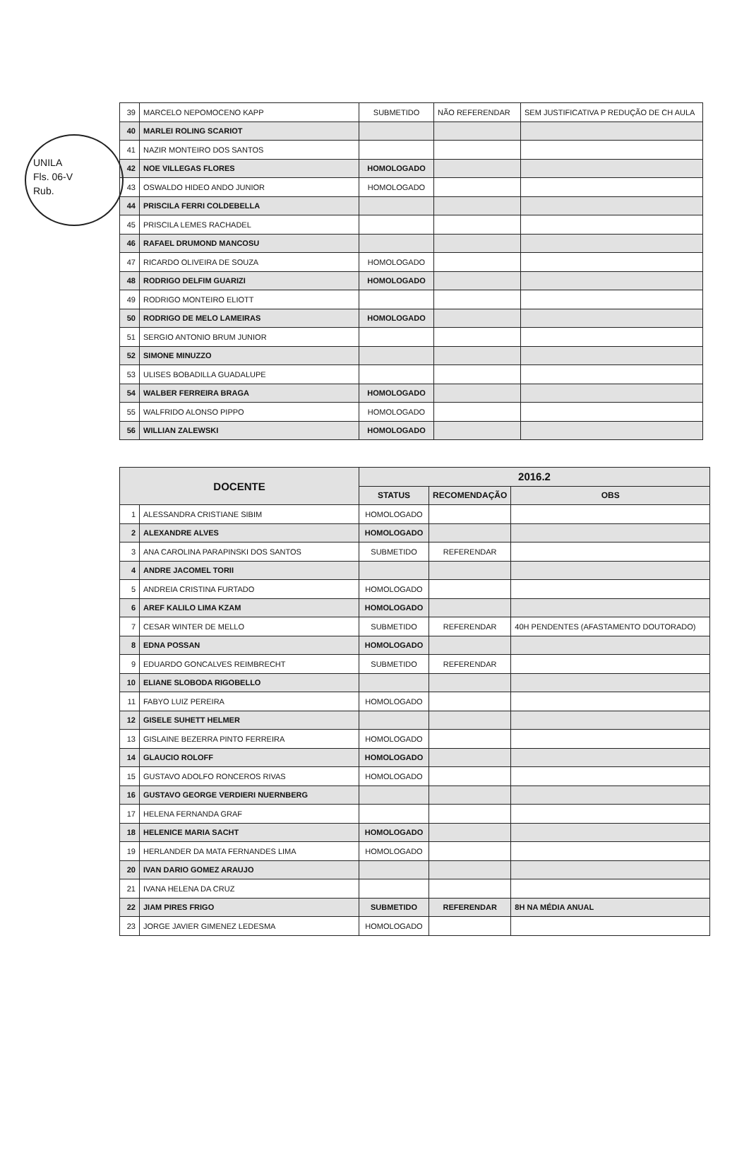UNILA
Fls. 06-V
Rub.
| 39 | MARCELO NEPOMOCENO KAPP | SUBMETIDO | NÃO REFERENDAR | SEM JUSTIFICATIVA P REDUÇÃO DE CH AULA |
| 40 | MARLEI ROLING SCARIOT | | | |
| 41 | NAZIR MONTEIRO DOS SANTOS | | | |
| 42 | NOE VILLEGAS FLORES | HOMOLOGADO | | |
| 43 | OSWALDO HIDEO ANDO JUNIOR | HOMOLOGADO | | |
| 44 | PRISCILA FERRI COLDEBELLA | | | |
| 45 | PRISCILA LEMES RACHADEL | | | |
| 46 | RAFAEL DRUMOND MANCOSU | | | |
| 47 | RICARDO OLIVEIRA DE SOUZA | HOMOLOGADO | | |
| 48 | RODRIGO DELFIM GUARIZI | HOMOLOGADO | | |
| 49 | RODRIGO MONTEIRO ELIOTT | | | |
| 50 | RODRIGO DE MELO LAMEIRAS | HOMOLOGADO | | |
| 51 | SERGIO ANTONIO BRUM JUNIOR | | | |
| 52 | SIMONE MINUZZO | | | |
| 53 | ULISES BOBADILLA GUADALUPE | | | |
| 54 | WALBER FERREIRA BRAGA | HOMOLOGADO | | |
| 55 | WALFRIDO ALONSO PIPPO | HOMOLOGADO | | |
| 56 | WILLIAN ZALEWSKI | HOMOLOGADO | | |
| DOCENTE | | 2016.2 | | |
| --- | --- | --- | --- | --- |
| | | STATUS | RECOMENDAÇÃO | OBS |
| 1 | ALESSANDRA CRISTIANE SIBIM | HOMOLOGADO | | |
| 2 | ALEXANDRE ALVES | HOMOLOGADO | | |
| 3 | ANA CAROLINA PARAPINSKI DOS SANTOS | SUBMETIDO | REFERENDAR | |
| 4 | ANDRE JACOMEL TORII | | | |
| 5 | ANDREIA CRISTINA FURTADO | HOMOLOGADO | | |
| 6 | AREF KALILO LIMA KZAM | HOMOLOGADO | | |
| 7 | CESAR WINTER DE MELLO | SUBMETIDO | REFERENDAR | 40H PENDENTES (AFASTAMENTO DOUTORADO) |
| 8 | EDNA POSSAN | HOMOLOGADO | | |
| 9 | EDUARDO GONCALVES REIMBRECHT | SUBMETIDO | REFERENDAR | |
| 10 | ELIANE SLOBODA RIGOBELLO | | | |
| 11 | FABYO LUIZ PEREIRA | HOMOLOGADO | | |
| 12 | GISELE SUHETT HELMER | | | |
| 13 | GISLAINE BEZERRA PINTO FERREIRA | HOMOLOGADO | | |
| 14 | GLAUCIO ROLOFF | HOMOLOGADO | | |
| 15 | GUSTAVO ADOLFO RONCEROS RIVAS | HOMOLOGADO | | |
| 16 | GUSTAVO GEORGE VERDIERI NUERNBERG | | | |
| 17 | HELENA FERNANDA GRAF | | | |
| 18 | HELENICE MARIA SACHT | HOMOLOGADO | | |
| 19 | HERLANDER DA MATA FERNANDES LIMA | HOMOLOGADO | | |
| 20 | IVAN DARIO GOMEZ ARAUJO | | | |
| 21 | IVANA HELENA DA CRUZ | | | |
| 22 | JIAM PIRES FRIGO | SUBMETIDO | REFERENDAR | 8H NA MÉDIA ANUAL |
| 23 | JORGE JAVIER GIMENEZ LEDESMA | HOMOLOGADO | | |